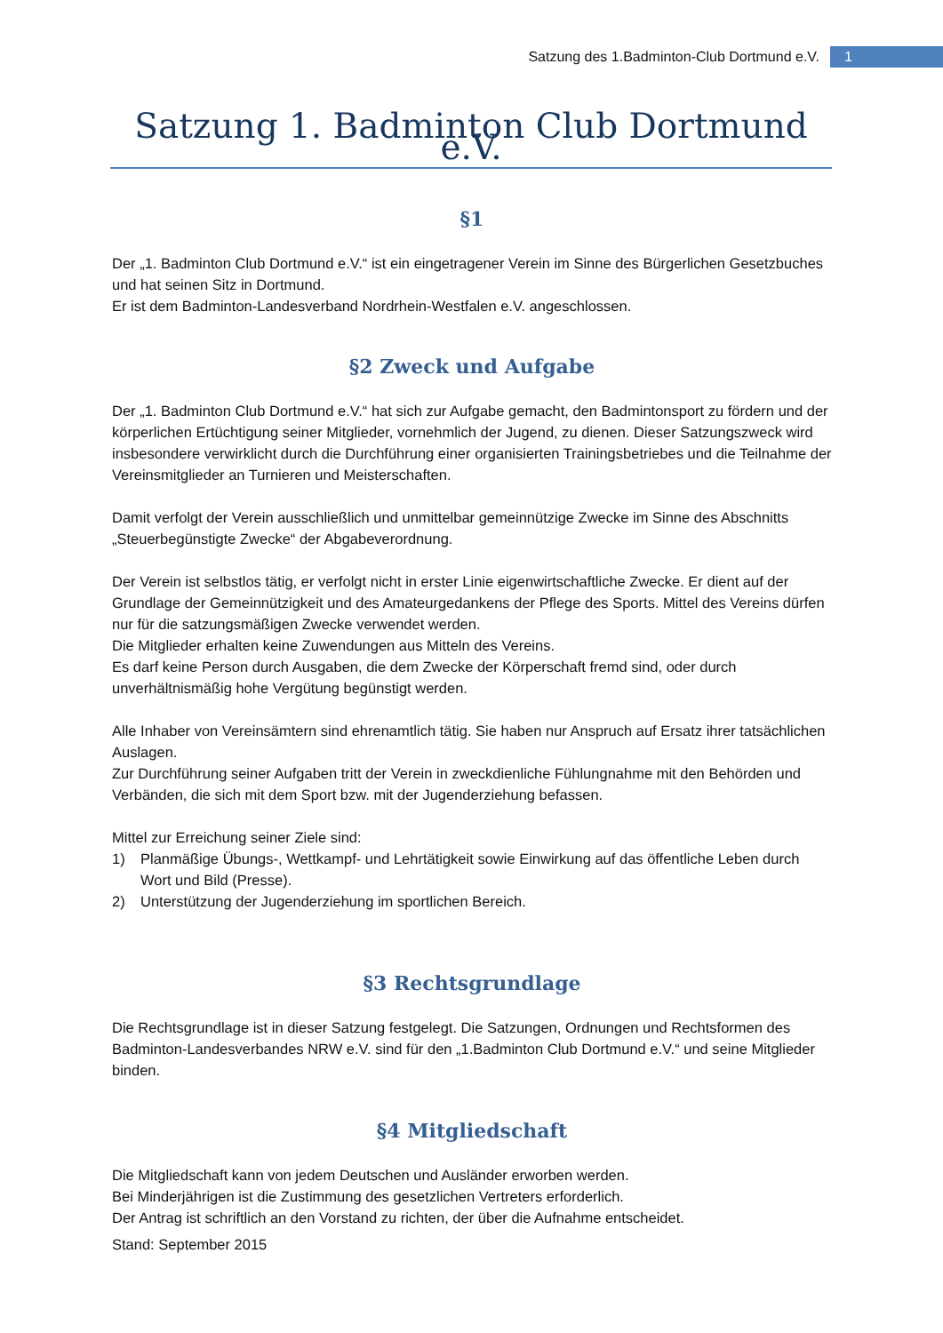Satzung des 1.Badminton-Club Dortmund e.V. 1
Satzung 1. Badminton Club Dortmund e.V.
§1
Der „1. Badminton Club Dortmund e.V.“ ist ein eingetragener Verein im Sinne des Bürgerlichen Gesetzbuches und hat seinen Sitz in Dortmund.
Er ist dem Badminton-Landesverband Nordrhein-Westfalen e.V. angeschlossen.
§2 Zweck und Aufgabe
Der „1. Badminton Club Dortmund e.V.“ hat sich zur Aufgabe gemacht, den Badmintonsport zu fördern und der körperlichen Ertüchtigung seiner Mitglieder, vornehmlich der Jugend, zu dienen. Dieser Satzungszweck wird insbesondere verwirklicht durch die Durchführung einer organisierten Trainingsbetriebes und die Teilnahme der Vereinsmitglieder an Turnieren und Meisterschaften.
Damit verfolgt der Verein ausschließlich und unmittelbar gemeinnützige Zwecke im Sinne des Abschnitts „Steuerbegünstigte Zwecke“ der Abgabeverordnung.
Der Verein ist selbstlos tätig, er verfolgt nicht in erster Linie eigenwirtschaftliche Zwecke. Er dient auf der Grundlage der Gemeinnützigkeit und des Amateurgedankens der Pflege des Sports. Mittel des Vereins dürfen nur für die satzungsmäßigen Zwecke verwendet werden.
Die Mitglieder erhalten keine Zuwendungen aus Mitteln des Vereins.
Es darf keine Person durch Ausgaben, die dem Zwecke der Körperschaft fremd sind, oder durch unverhältnismäßig hohe Vergütung begünstigt werden.
Alle Inhaber von Vereinsämtern sind ehrenamtlich tätig. Sie haben nur Anspruch auf Ersatz ihrer tatsächlichen Auslagen.
Zur Durchführung seiner Aufgaben tritt der Verein in zweckdienliche Fühlungnahme mit den Behörden und Verbänden, die sich mit dem Sport bzw. mit der Jugenderziehung befassen.
Mittel zur Erreichung seiner Ziele sind:
1) Planmäßige Übungs-, Wettkampf- und Lehrtätigkeit sowie Einwirkung auf das öffentliche Leben durch Wort und Bild (Presse).
2) Unterstützung der Jugenderziehung im sportlichen Bereich.
§3 Rechtsgrundlage
Die Rechtsgrundlage ist in dieser Satzung festgelegt. Die Satzungen, Ordnungen und Rechtsformen des Badminton-Landesverbandes NRW e.V. sind für den „1.Badminton Club Dortmund e.V.“ und seine Mitglieder binden.
§4 Mitgliedschaft
Die Mitgliedschaft kann von jedem Deutschen und Ausländer erworben werden.
Bei Minderjährigen ist die Zustimmung des gesetzlichen Vertreters erforderlich.
Der Antrag ist schriftlich an den Vorstand zu richten, der über die Aufnahme entscheidet.
Stand: September 2015